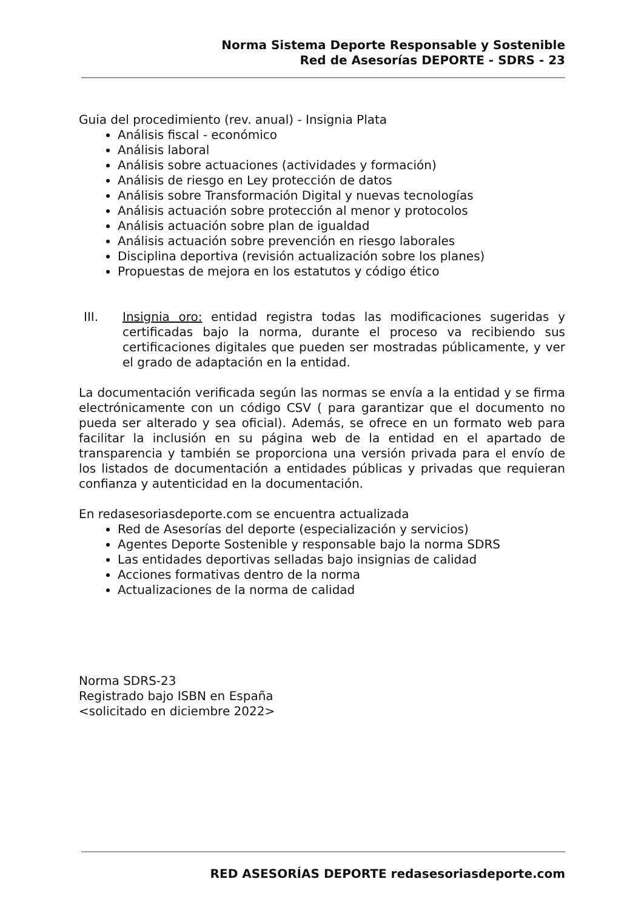Norma Sistema Deporte Responsable y Sostenible
Red de Asesorías DEPORTE - SDRS - 23
Guia del procedimiento (rev. anual) - Insignia Plata
Análisis fiscal - económico
Análisis laboral
Análisis sobre actuaciones (actividades y formación)
Análisis de riesgo en Ley protección de datos
Análisis sobre Transformación Digital y nuevas tecnologías
Análisis actuación sobre protección al menor y protocolos
Análisis actuación sobre plan de igualdad
Análisis actuación sobre prevención en riesgo laborales
Disciplina deportiva (revisión actualización sobre los planes)
Propuestas de mejora en los estatutos y código ético
III. Insignia oro: entidad registra todas las modificaciones sugeridas y certificadas bajo la norma, durante el proceso va recibiendo sus certificaciones digitales que pueden ser mostradas públicamente, y ver el grado de adaptación en la entidad.
La documentación verificada según las normas se envía a la entidad y se firma electrónicamente con un código CSV ( para garantizar que el documento no pueda ser alterado y sea oficial). Además, se ofrece en un formato web para facilitar la inclusión en su página web de la entidad en el apartado de transparencia y también se proporciona una versión privada para el envío de los listados de documentación a entidades públicas y privadas que requieran confianza y autenticidad en la documentación.
En redasesoriasdeporte.com se encuentra actualizada
Red de Asesorías del deporte (especialización y servicios)
Agentes Deporte Sostenible y responsable bajo la norma SDRS
Las entidades deportivas selladas bajo insignias de calidad
Acciones formativas dentro de la norma
Actualizaciones de la norma de calidad
Norma SDRS-23
Registrado bajo ISBN en España
<solicitado en diciembre 2022>
RED ASESORÍAS DEPORTE redasesoriasdeporte.com